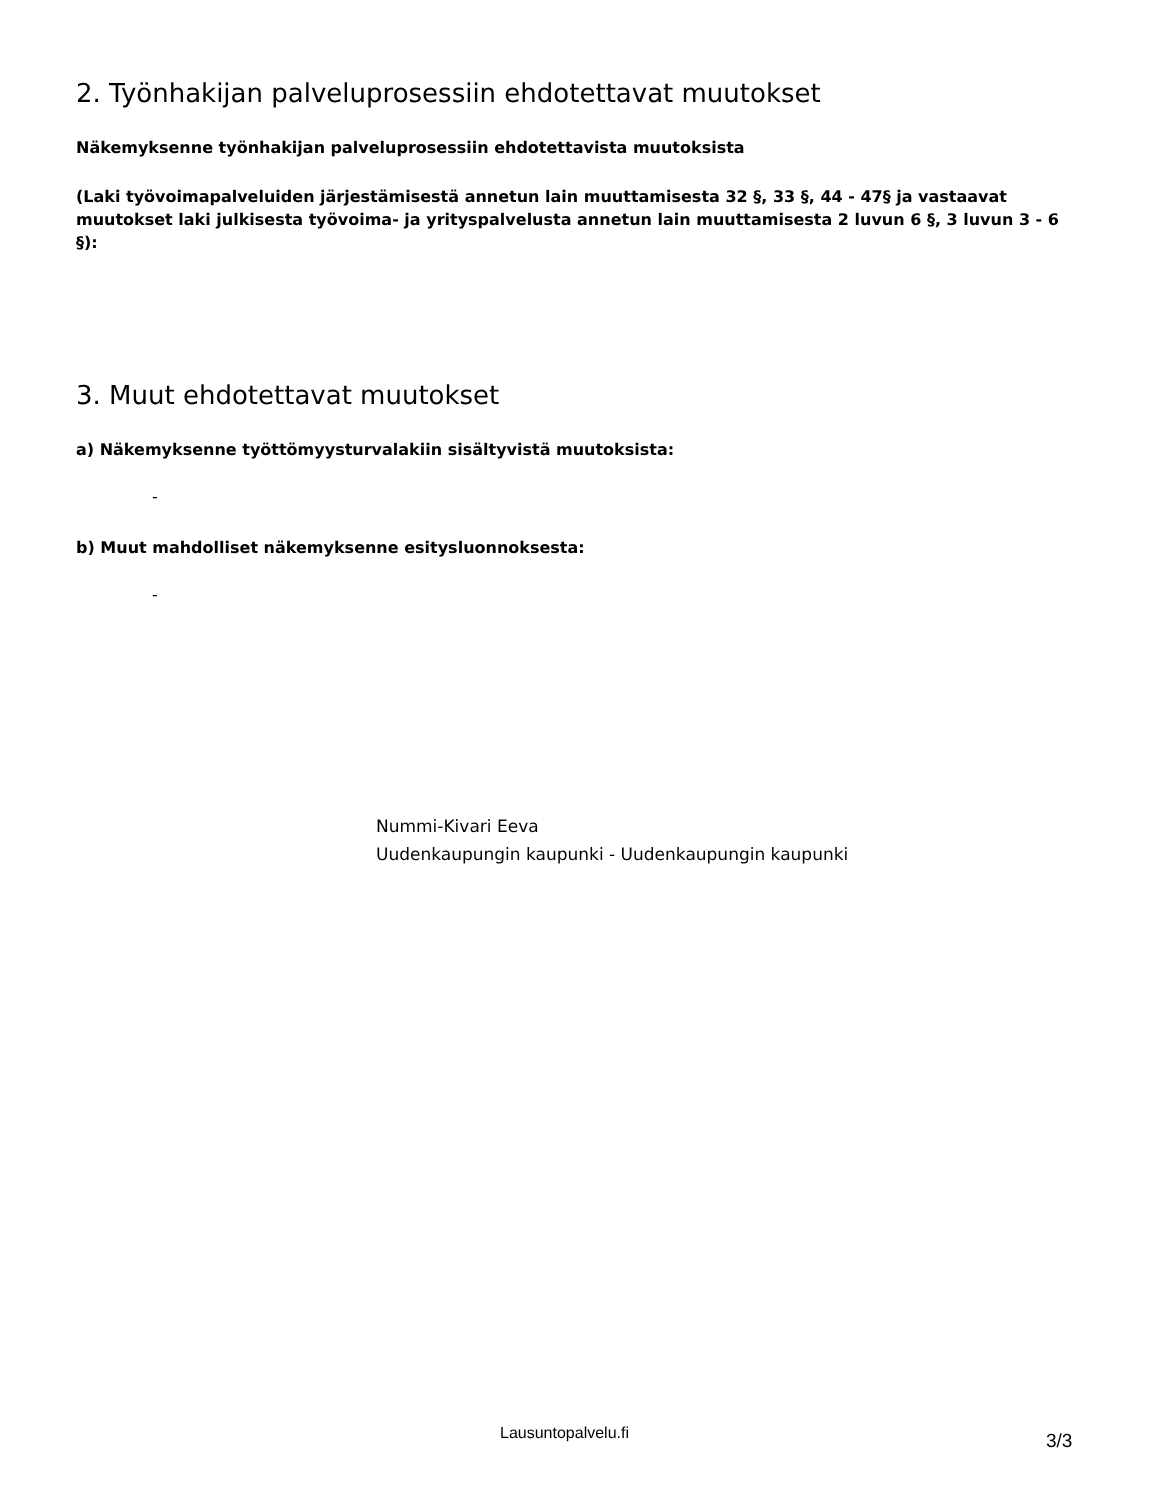2. Työnhakijan palveluprosessiin ehdotettavat muutokset
Näkemyksenne työnhakijan palveluprosessiin ehdotettavista muutoksista
(Laki työvoimapalveluiden järjestämisestä annetun lain muuttamisesta 32 §, 33 §, 44 - 47§ ja vastaavat muutokset laki julkisesta työvoima- ja yrityspalvelusta annetun lain muuttamisesta 2 luvun 6 §, 3 luvun 3 - 6 §):
3. Muut ehdotettavat muutokset
a) Näkemyksenne työttömyysturvalakiin sisältyvistä muutoksista:
-
b) Muut mahdolliset näkemyksenne esitysluonnoksesta:
-
Nummi-Kivari Eeva
Uudenkaupungin kaupunki - Uudenkaupungin kaupunki
Lausuntopalvelu.fi 3/3